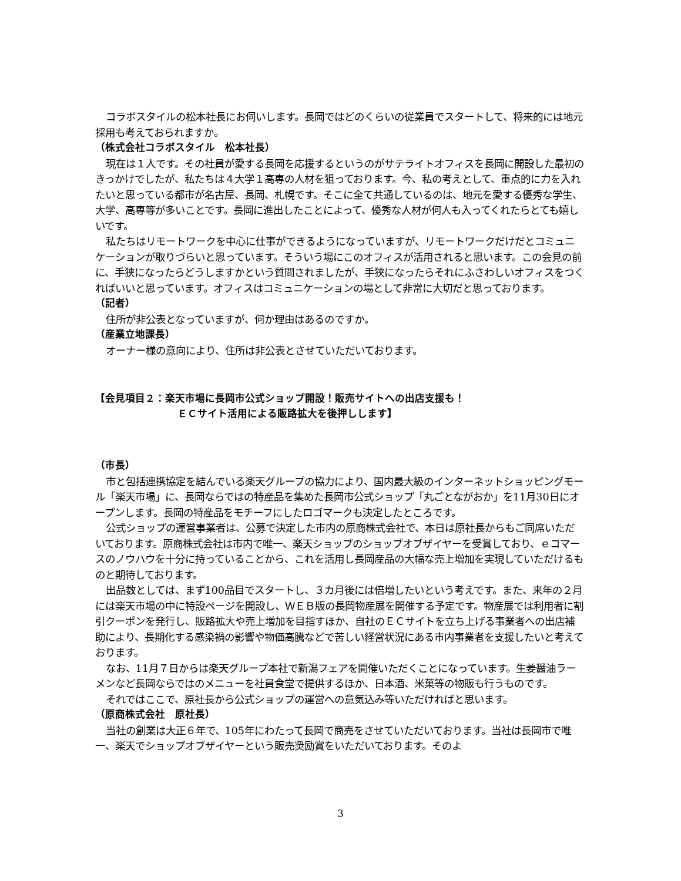コラボスタイルの松本社長にお伺いします。長岡ではどのくらいの従業員でスタートして、将来的には地元採用も考えておられますか。
（株式会社コラボスタイル　松本社長）
現在は１人です。その社員が愛する長岡を応援するというのがサテライトオフィスを長岡に開設した最初のきっかけでしたが、私たちは４大学１高専の人材を狙っております。今、私の考えとして、重点的に力を入れたいと思っている都市が名古屋、長岡、札幌です。そこに全て共通しているのは、地元を愛する優秀な学生、大学、高専等が多いことです。長岡に進出したことによって、優秀な人材が何人も入ってくれたらとても嬉しいです。
私たちはリモートワークを中心に仕事ができるようになっていますが、リモートワークだけだとコミュニケーションが取りづらいと思っています。そういう場にこのオフィスが活用されると思います。この会見の前に、手狭になったらどうしますかという質問されましたが、手狭になったらそれにふさわしいオフィスをつくればいいと思っています。オフィスはコミュニケーションの場として非常に大切だと思っております。
（記者）
住所が非公表となっていますが、何か理由はあるのですか。
（産業立地課長）
オーナー様の意向により、住所は非公表とさせていただいております。
【会見項目２：楽天市場に長岡市公式ショップ開設！販売サイトへの出店支援も！
ＥＣサイト活用による販路拡大を後押しします】
（市長）
市と包括連携協定を結んでいる楽天グループの協力により、国内最大級のインターネットショッピングモール「楽天市場」に、長岡ならではの特産品を集めた長岡市公式ショップ「丸ごとながおか」を11月30日にオープンします。長岡の特産品をモチーフにしたロゴマークも決定したところです。
公式ショップの運営事業者は、公募で決定した市内の原商株式会社で、本日は原社長からもご同席いただいております。原商株式会社は市内で唯一、楽天ショップのショップオブザイヤーを受賞しており、ｅコマースのノウハウを十分に持っていることから、これを活用し長岡産品の大幅な売上増加を実現していただけるものと期待しております。
出品数としては、まず100品目でスタートし、３カ月後には倍増したいという考えです。また、来年の２月には楽天市場の中に特設ページを開設し、ＷＥＢ版の長岡物産展を開催する予定です。物産展では利用者に割引クーポンを発行し、販路拡大や売上増加を目指すほか、自社のＥＣサイトを立ち上げる事業者への出店補助により、長期化する感染禍の影響や物価高騰などで苦しい経営状況にある市内事業者を支援したいと考えております。
なお、11月７日からは楽天グループ本社で新潟フェアを開催いただくことになっています。生姜醤油ラーメンなど長岡ならではのメニューを社員食堂で提供するほか、日本酒、米菓等の物販も行うものです。
それではここで、原社長から公式ショップの運営への意気込み等いただければと思います。
（原商株式会社　原社長）
当社の創業は大正６年で、105年にわたって長岡で商売をさせていただいております。当社は長岡市で唯一、楽天でショップオブザイヤーという販売奨励賞をいただいております。そのよ
3